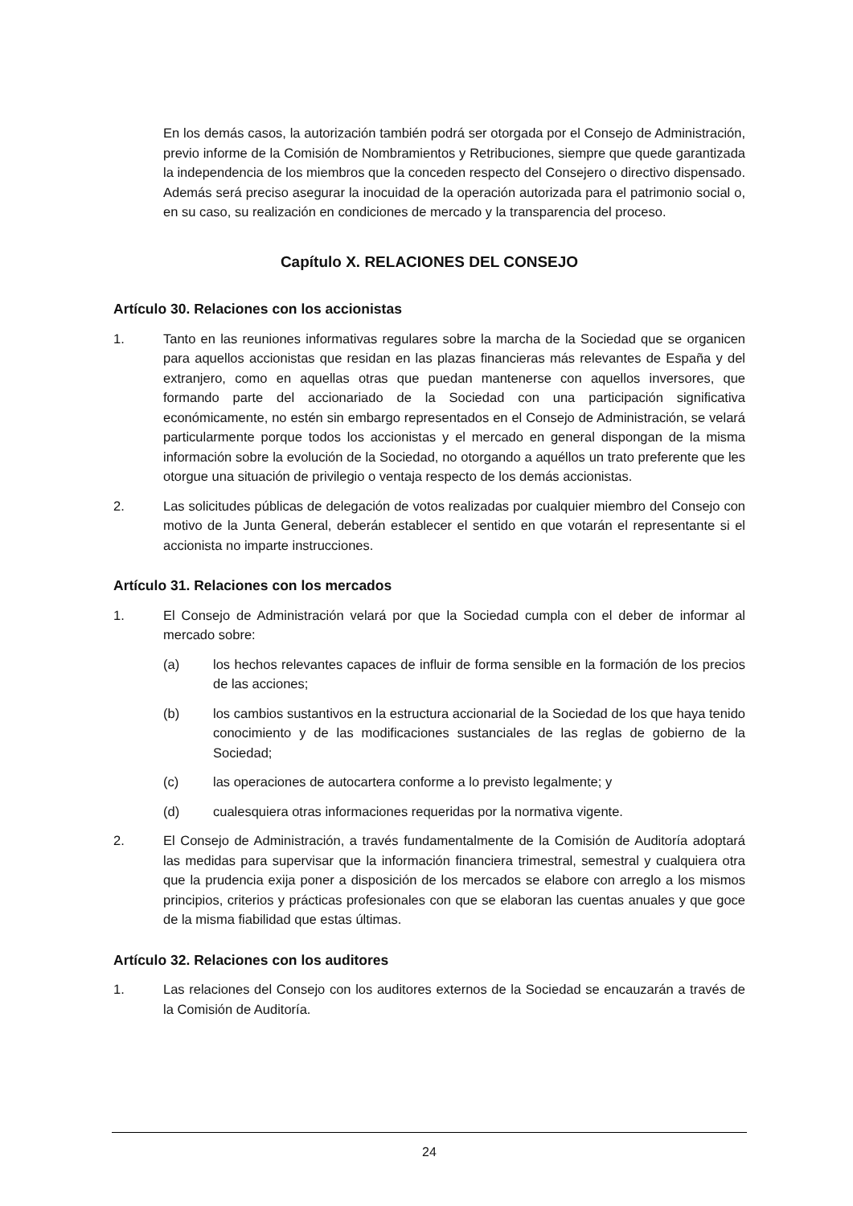En los demás casos, la autorización también podrá ser otorgada por el Consejo de Administración, previo informe de la Comisión de Nombramientos y Retribuciones, siempre que quede garantizada la independencia de los miembros que la conceden respecto del Consejero o directivo dispensado. Además será preciso asegurar la inocuidad de la operación autorizada para el patrimonio social o, en su caso, su realización en condiciones de mercado y la transparencia del proceso.
Capítulo X. RELACIONES DEL CONSEJO
Artículo 30. Relaciones con los accionistas
1. Tanto en las reuniones informativas regulares sobre la marcha de la Sociedad que se organicen para aquellos accionistas que residan en las plazas financieras más relevantes de España y del extranjero, como en aquellas otras que puedan mantenerse con aquellos inversores, que formando parte del accionariado de la Sociedad con una participación significativa económicamente, no estén sin embargo representados en el Consejo de Administración, se velará particularmente porque todos los accionistas y el mercado en general dispongan de la misma información sobre la evolución de la Sociedad, no otorgando a aquéllos un trato preferente que les otorgue una situación de privilegio o ventaja respecto de los demás accionistas.
2. Las solicitudes públicas de delegación de votos realizadas por cualquier miembro del Consejo con motivo de la Junta General, deberán establecer el sentido en que votarán el representante si el accionista no imparte instrucciones.
Artículo 31. Relaciones con los mercados
1. El Consejo de Administración velará por que la Sociedad cumpla con el deber de informar al mercado sobre:
(a) los hechos relevantes capaces de influir de forma sensible en la formación de los precios de las acciones;
(b) los cambios sustantivos en la estructura accionarial de la Sociedad de los que haya tenido conocimiento y de las modificaciones sustanciales de las reglas de gobierno de la Sociedad;
(c) las operaciones de autocartera conforme a lo previsto legalmente; y
(d) cualesquiera otras informaciones requeridas por la normativa vigente.
2. El Consejo de Administración, a través fundamentalmente de la Comisión de Auditoría adoptará las medidas para supervisar que la información financiera trimestral, semestral y cualquiera otra que la prudencia exija poner a disposición de los mercados se elabore con arreglo a los mismos principios, criterios y prácticas profesionales con que se elaboran las cuentas anuales y que goce de la misma fiabilidad que estas últimas.
Artículo 32. Relaciones con los auditores
1. Las relaciones del Consejo con los auditores externos de la Sociedad se encauzarán a través de la Comisión de Auditoría.
24